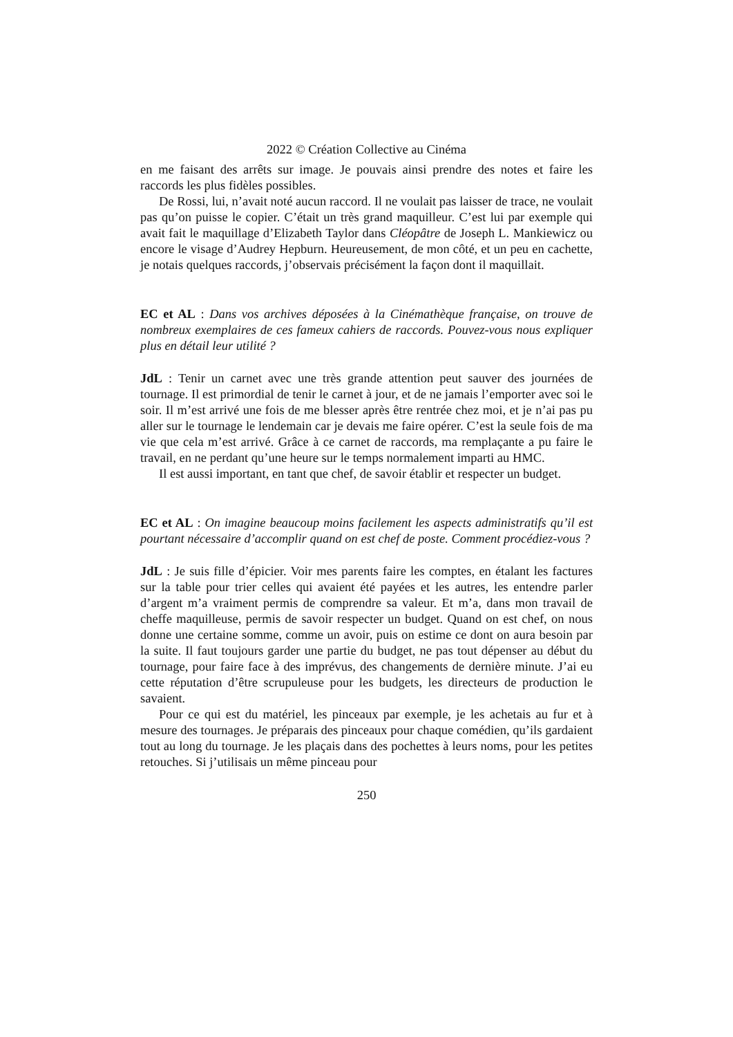2022 © Création Collective au Cinéma
en me faisant des arrêts sur image. Je pouvais ainsi prendre des notes et faire les raccords les plus fidèles possibles.
De Rossi, lui, n’avait noté aucun raccord. Il ne voulait pas laisser de trace, ne voulait pas qu’on puisse le copier. C’était un très grand maquilleur. C’est lui par exemple qui avait fait le maquillage d’Elizabeth Taylor dans Cléopâtre de Joseph L. Mankiewicz ou encore le visage d’Audrey Hepburn. Heureusement, de mon côté, et un peu en cachette, je notais quelques raccords, j’observais précisément la façon dont il maquillait.
EC et AL : Dans vos archives déposées à la Cinémathèque française, on trouve de nombreux exemplaires de ces fameux cahiers de raccords. Pouvez-vous nous expliquer plus en détail leur utilité ?
JdL : Tenir un carnet avec une très grande attention peut sauver des journées de tournage. Il est primordial de tenir le carnet à jour, et de ne jamais l’emporter avec soi le soir. Il m’est arrivé une fois de me blesser après être rentrée chez moi, et je n’ai pas pu aller sur le tournage le lendemain car je devais me faire opérer. C’est la seule fois de ma vie que cela m’est arrivé. Grâce à ce carnet de raccords, ma remplaçante a pu faire le travail, en ne perdant qu’une heure sur le temps normalement imparti au HMC.
Il est aussi important, en tant que chef, de savoir établir et respecter un budget.
EC et AL : On imagine beaucoup moins facilement les aspects administratifs qu’il est pourtant nécessaire d’accomplir quand on est chef de poste. Comment procédiez-vous ?
JdL : Je suis fille d’épicier. Voir mes parents faire les comptes, en étalant les factures sur la table pour trier celles qui avaient été payées et les autres, les entendre parler d’argent m’a vraiment permis de comprendre sa valeur. Et m’a, dans mon travail de cheffe maquilleuse, permis de savoir respecter un budget. Quand on est chef, on nous donne une certaine somme, comme un avoir, puis on estime ce dont on aura besoin par la suite. Il faut toujours garder une partie du budget, ne pas tout dépenser au début du tournage, pour faire face à des imprévus, des changements de dernière minute. J’ai eu cette réputation d’être scrupuleuse pour les budgets, les directeurs de production le savaient.
Pour ce qui est du matériel, les pinceaux par exemple, je les achetais au fur et à mesure des tournages. Je préparais des pinceaux pour chaque comédien, qu’ils gardaient tout au long du tournage. Je les plaçais dans des pochettes à leurs noms, pour les petites retouches. Si j’utilisais un même pinceau pour
250